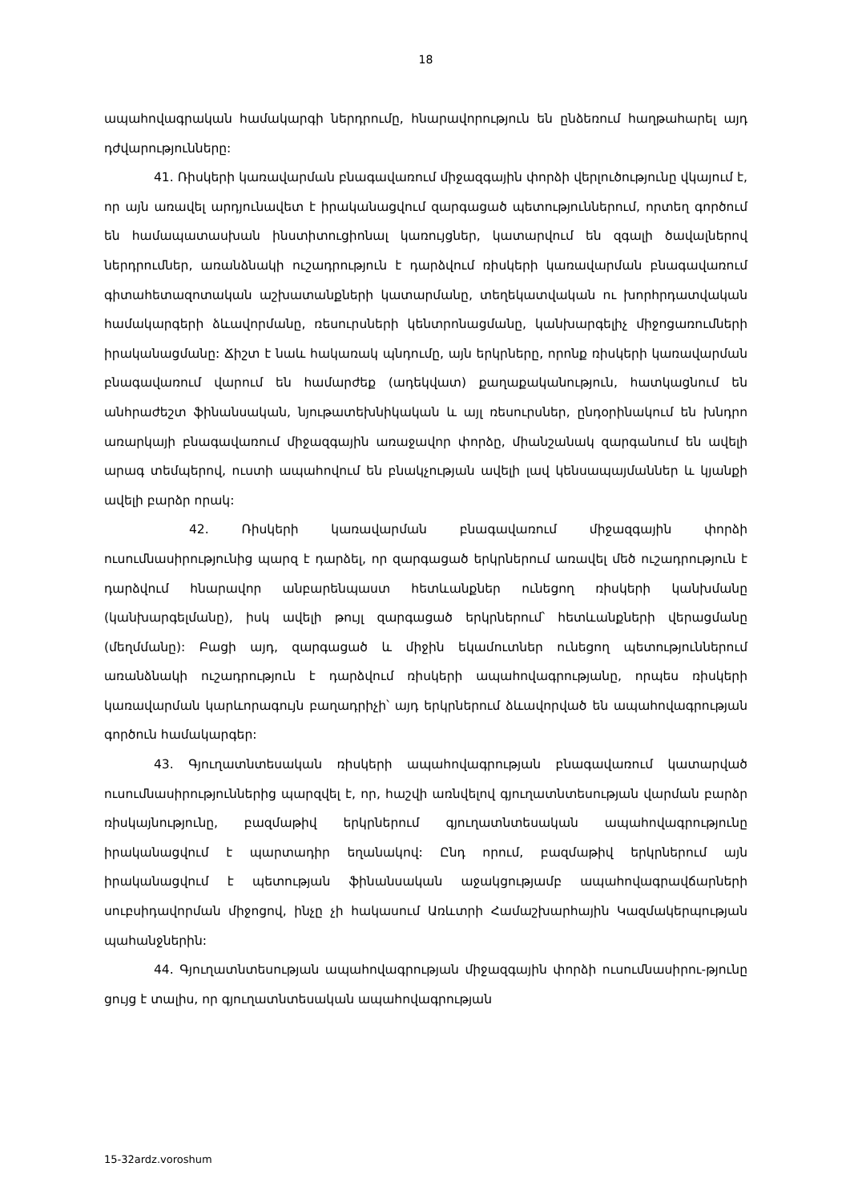18
ապահովագրական համակարգի ներդրումը, հնարավորություն են ընձեռում հաղթահարել այդ դժվարությունները:
41. Ռիսկերի կառավարման բնագավառում միջազգային փորձի վերլուծությունը վկայում է, որ այն առավել արդյունավետ է իրականացվում զարգացած պետու­թյուններում, որտեղ գործում են համապատասխան ինստիտուցիոնալ կառույցներ, կատարվում են զգալի ծավալներով ներդրումներ, առանձնակի ուշադրություն է դարձվում ռիսկերի կառավարման բնագավառում գիտահետազոտական աշխատանք­ների կատարմանը, տեղեկատվական ու խորհրդատվական համակարգերի ձևավոր­մանը, ռեսուրսների կենտրոնացմանը, կանխարգելիչ միջոցառումների իրականացմանը: Ճիշտ է նաև հակառակ պնդումը, այն երկրները, որոնք ռիսկերի կառավարման բնագավառում վարում են համարժեք (ադեկվատ) քաղաքականություն, հատկացնում են անհրաժեշտ ֆինանսական, նյութատեխնիկական և այլ ռեսուրսներ, ընդօրինակում են խնդրո առարկայի բնագավառում միջազգային առաջավոր փորձը, միանշանակ զարգանում են ավելի արագ տեմպերով, ուստի ապահովում են բնակչության ավելի լավ կենսապայմաններ և կյանքի ավելի բարձր որակ:
42. Ռիսկերի կառավարման բնագավառում միջազգային փորձի ուսումնասիրությունից պարզ է դարձել, որ զարգացած երկրներում առավել մեծ ուշադրություն է դարձվում հնարավոր անբարենպաստ հետևանքներ ունեցող ռիսկերի կանխմանը (կանխարգելմանը), իսկ ավելի թույլ զարգացած երկրներում՝ հետևանքների վերացմանը (մեղմմանը): Բացի այդ, զարգացած և միջին եկամուտներ ունեցող պետու­թյուններում առանձնակի ուշադրություն է դարձվում ռիսկերի ապահովագրությանը, որպես ռիսկերի կառավարման կարևորագույն բաղադրիչի՝ այդ երկրներում ձևավորված են ապահովագրության գործուն համակարգեր:
43. Գյուղատնտեսական ռիսկերի ապահովագրության բնագավառում կատարված ուսումնասիրություններից պարզվել է, որ, հաշվի առնվելով գյուղատնտեսության վարման բարձր ռիսկայնությունը, բազմաթիվ երկրներում գյուղատնտեսական ապահովագրությունը իրականացվում է պարտադիր եղանակով: Ընդ որում, բազմաթիվ երկրներում այն իրականացվում է պետության ֆինանսական աջակցությամբ ապահովագրավճարների սուբսիդավորման միջոցով, ինչը չի հակասում Առևտրի Համաշխարհային Կազմակերպության պահանջներին:
44. Գյուղատնտեսության ապահովագրության միջազգային փորձի ուսումնասիրու-թյունը ցույց է տալիս, որ գյուղատնտեսական ապահովագրության
15-32ardz.voroshum